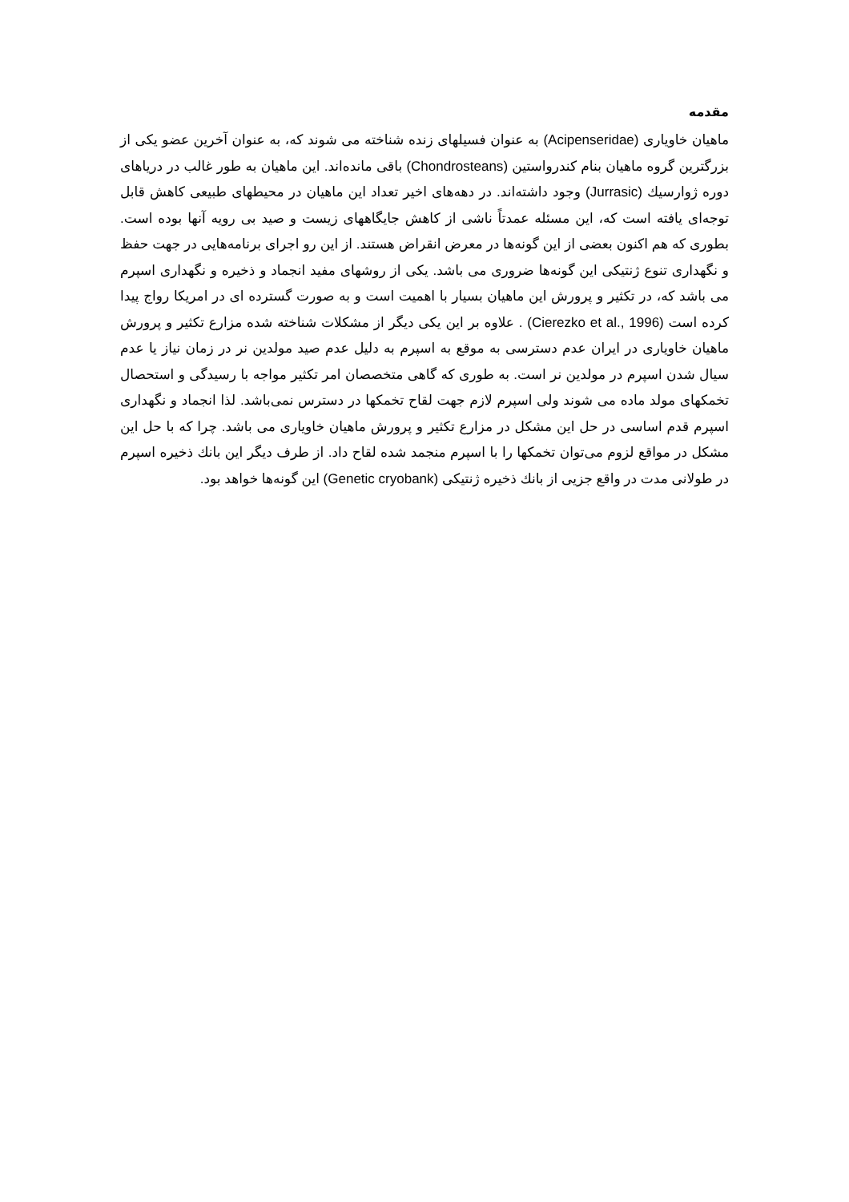مقدمه
ماهیان خاویاری (Acipenseridae) به عنوان فسیلهای زنده شناخته می شوند که، به عنوان آخرین عضو یکی از بزرگترین گروه ماهیان بنام کندرواستین (Chondrosteans) باقی مانده‌اند. این ماهیان به طور غالب در دریاهای دوره ژوارسیك (Jurrasic) وجود داشته‌اند. در دهه‌های اخیر تعداد این ماهیان در محیطهای طبیعی کاهش قابل توجه‌ای یافته است که، این مسئله عمدتاً ناشی از کاهش جایگاههای زیست و صید بی رویه آنها بوده است. بطوری که هم اکنون بعضی از این گونه‌ها در معرض انقراض هستند. از این رو اجرای برنامه‌هایی در جهت حفظ و نگهداری تنوع ژنتیکی این گونه‌ها ضروری می باشد. یکی از روشهای مفید انجماد و ذخیره و نگهداری اسپرم می باشد که، در تکثیر و پرورش این ماهیان بسیار با اهمیت است و به صورت گسترده ای در امریکا رواج پیدا کرده است (Cierezko et al., 1996) . علاوه بر این یکی دیگر از مشکلات شناخته شده مزارع تکثیر و پرورش ماهیان خاویاری در ایران عدم دسترسی به موقع به اسپرم به دلیل عدم صید مولدین نر در زمان نیاز یا عدم سیال شدن اسپرم در مولدین نر است. به طوری که گاهی متخصصان امر تکثیر مواجه با رسیدگی و استحصال تخمکهای مولد ماده می شوند ولی اسپرم لازم جهت لقاح تخمکها در دسترس نمی‌باشد. لذا انجماد و نگهداری اسپرم قدم اساسی در حل این مشکل در مزارع تکثیر و پرورش ماهیان خاویاری می باشد. چرا که با حل این مشکل در مواقع لزوم می‌توان تخمکها را با اسپرم منجمد شده لقاح داد. از طرف دیگر این بانك ذخیره اسپرم در طولانی مدت در واقع جزیی از بانك ذخیره ژنتیکی (Genetic cryobank) این گونه‌ها خواهد بود.